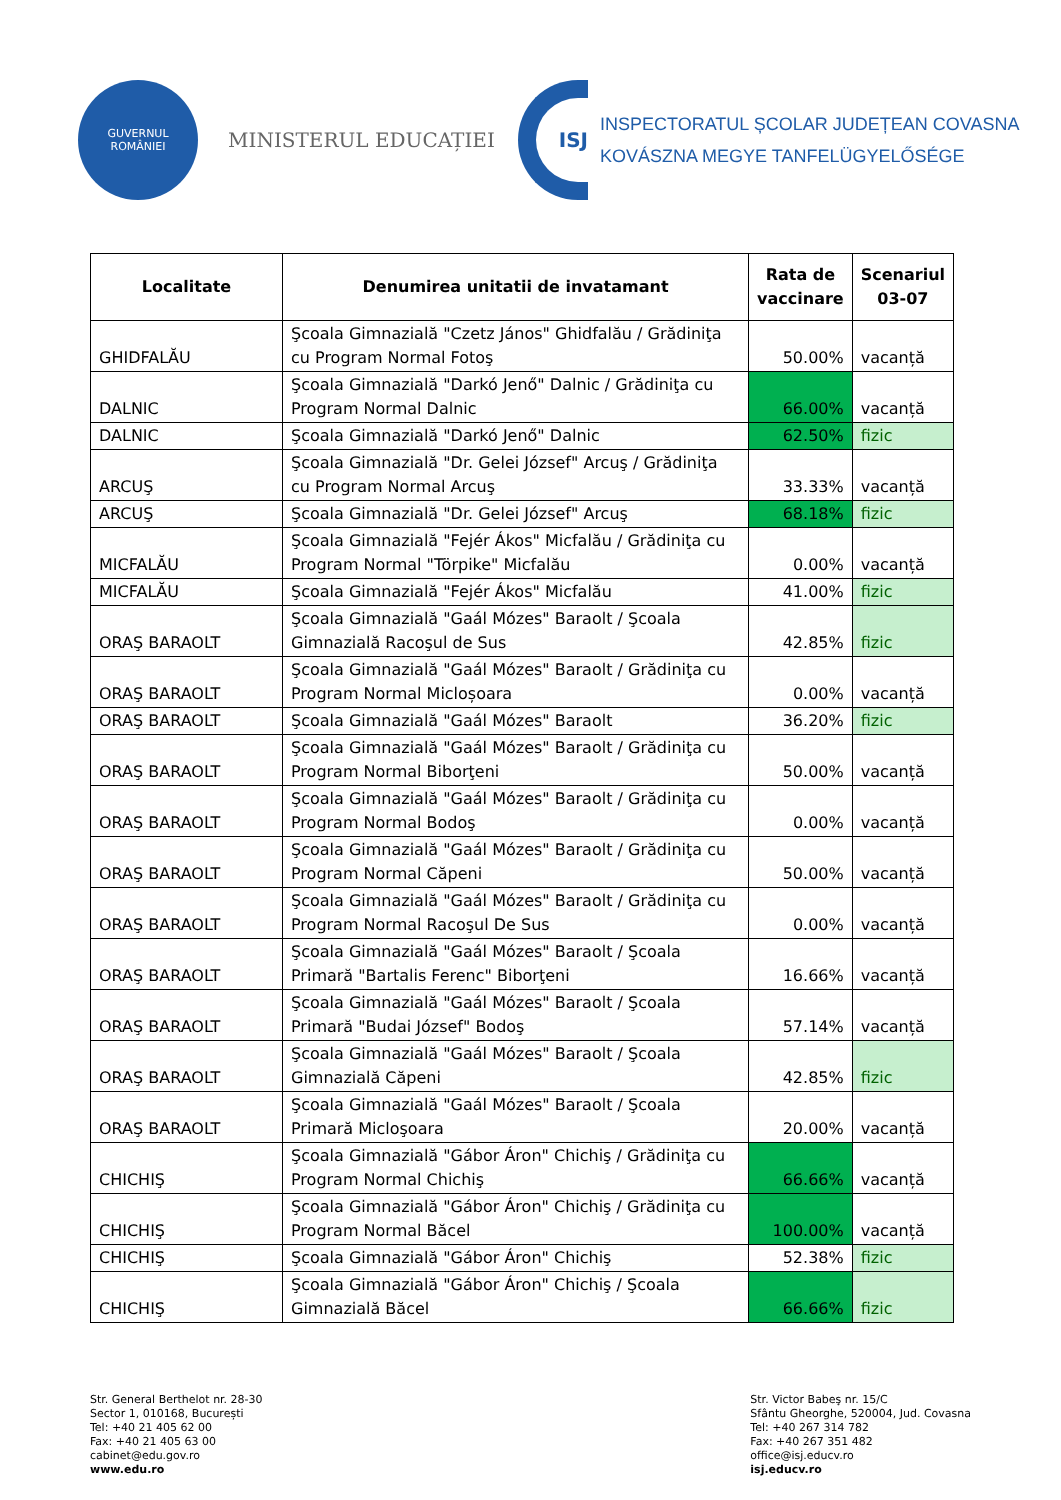GUVERNUL
ROMÂNIEI
MINISTERUL EDUCAȚIEI
ISJ
INSPECTORATUL ȘCOLAR JUDEȚEAN COVASNA
KOVÁSZNA MEGYE TANFELÜGYELŐSÉGE
| Localitate | Denumirea unitatii de invatamant | Rata de vaccinare | Scenariul 03-07 |
| --- | --- | --- | --- |
| GHIDFALĂU | Şcoala Gimnazială "Czetz János" Ghidfalău / Grădiniţa cu Program Normal Fotoş | 50.00% | vacanță |
| DALNIC | Şcoala Gimnazială "Darkó Jenő" Dalnic / Grădiniţa cu Program Normal Dalnic | 66.00% | vacanță |
| DALNIC | Şcoala Gimnazială "Darkó Jenő" Dalnic | 62.50% | fizic |
| ARCUŞ | Şcoala Gimnazială "Dr. Gelei József" Arcuş / Grădiniţa cu Program Normal Arcuş | 33.33% | vacanță |
| ARCUŞ | Şcoala Gimnazială "Dr. Gelei József" Arcuş | 68.18% | fizic |
| MICFALĂU | Şcoala Gimnazială "Fejér Ákos" Micfalău / Grădiniţa cu Program Normal "Törpike" Micfalău | 0.00% | vacanță |
| MICFALĂU | Şcoala Gimnazială "Fejér Ákos" Micfalău | 41.00% | fizic |
| ORAŞ BARAOLT | Şcoala Gimnazială "Gaál Mózes" Baraolt / Şcoala Gimnazială Racoşul de Sus | 42.85% | fizic |
| ORAŞ BARAOLT | Şcoala Gimnazială "Gaál Mózes" Baraolt / Grădiniţa cu Program Normal Micloșoara | 0.00% | vacanță |
| ORAŞ BARAOLT | Şcoala Gimnazială "Gaál Mózes" Baraolt | 36.20% | fizic |
| ORAŞ BARAOLT | Şcoala Gimnazială "Gaál Mózes" Baraolt / Grădiniţa cu Program Normal Biborţeni | 50.00% | vacanță |
| ORAŞ BARAOLT | Şcoala Gimnazială "Gaál Mózes" Baraolt / Grădiniţa cu Program Normal Bodoş | 0.00% | vacanță |
| ORAŞ BARAOLT | Şcoala Gimnazială "Gaál Mózes" Baraolt / Grădiniţa cu Program Normal Căpeni | 50.00% | vacanță |
| ORAŞ BARAOLT | Şcoala Gimnazială "Gaál Mózes" Baraolt / Grădiniţa cu Program Normal Racoşul De Sus | 0.00% | vacanță |
| ORAŞ BARAOLT | Şcoala Gimnazială "Gaál Mózes" Baraolt / Şcoala Primară "Bartalis Ferenc" Biborţeni | 16.66% | vacanță |
| ORAŞ BARAOLT | Şcoala Gimnazială "Gaál Mózes" Baraolt / Şcoala Primară "Budai József" Bodoş | 57.14% | vacanță |
| ORAŞ BARAOLT | Şcoala Gimnazială "Gaál Mózes" Baraolt / Şcoala Gimnazială Căpeni | 42.85% | fizic |
| ORAŞ BARAOLT | Şcoala Gimnazială "Gaál Mózes" Baraolt / Şcoala Primară Micloşoara | 20.00% | vacanță |
| CHICHIŞ | Şcoala Gimnazială "Gábor Áron" Chichiş / Grădiniţa cu Program Normal Chichiş | 66.66% | vacanță |
| CHICHIŞ | Şcoala Gimnazială "Gábor Áron" Chichiş / Grădiniţa cu Program Normal Băcel | 100.00% | vacanță |
| CHICHIŞ | Şcoala Gimnazială "Gábor Áron" Chichiş | 52.38% | fizic |
| CHICHIŞ | Şcoala Gimnazială "Gábor Áron" Chichiş / Şcoala Gimnazială Băcel | 66.66% | fizic |
Str. General Berthelot nr. 28-30
Sector 1, 010168, București
Tel: +40 21 405 62 00
Fax: +40 21 405 63 00
cabinet@edu.gov.ro
www.edu.ro
Str. Victor Babeş nr. 15/C
Sfântu Gheorghe, 520004, Jud. Covasna
Tel: +40 267 314 782
Fax: +40 267 351 482
office@isj.educv.ro
isj.educv.ro